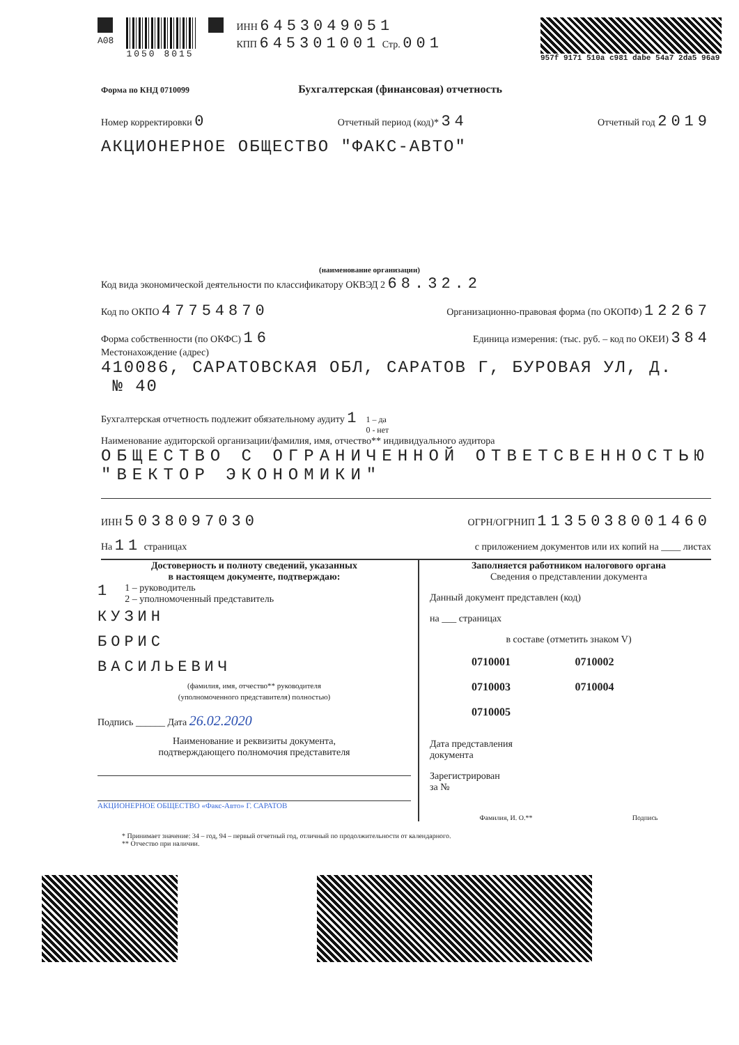A08 1050 8015 ИНН 6453049051
КПП 645301001 Стр. 001
957f 9171 510a c981 dabe 54a7 2da5 96a9
Форма по КНД 0710099 Бухгалтерская (финансовая) отчетность
Номер корректировки 0 Отчетный период (код)* 34 Отчетный год 2019
АКЦИОНЕРНОЕ ОБЩЕСТВО "ФАКС-АВТО"
(наименование организации)
Код вида экономической деятельности по классификатору ОКВЭД 2 68.32.2
Код по ОКПО 47754870 Организационно-правовая форма (по ОКОПФ) 12267
Форма собственности (по ОКФС) 16 Единица измерения: (тыс. руб. – код по ОКЕИ) 384
Местонахождение (адрес)
410086, САРАТОВСКАЯ ОБЛ, САРАТОВ Г, БУРОВАЯ УЛ, Д.
№ 40
Бухгалтерская отчетность подлежит обязательному аудиту 1 1 – да
0 - нет
Наименование аудиторской организации/фамилия, имя, отчество** индивидуального аудитора
ОБЩЕСТВО С ОГРАНИЧЕННОЙ ОТВЕТСВЕННОСТЬЮ
"ВЕКТОР ЭКОНОМИКИ"
ИНН 5038097030 ОГРН/ОГРНИП 1135038001460
На 11 страницах с приложением документов или их копий на ____ листах
Достоверность и полноту сведений, указанных
в настоящем документе, подтверждаю:
1 1 – руководитель
2 – уполномоченный представитель
КУЗИН
БОРИС
ВАСИЛЬЕВИЧ
(фамилия, имя, отчество** руководителя
(уполномоченного представителя) полностью)
Подпись ______ Дата 26.02.2020
Наименование и реквизиты документа,
подтверждающего полномочия представителя
АКЦИОНЕРНОЕ ОБЩЕСТВО «Факс-Авто» Г. САРАТОВ
Заполняется работником налогового органа
Сведения о представлении документа
Данный документ представлен (код)
на ___ страницах
в составе (отметить знаком V)
0710001 0710002 0710003 0710004 0710005
Дата представления
документа
Зарегистрирован
за №
Фамилия, И. О.** Подпись
* Принимает значение: 34 – год, 94 – первый отчетный год, отличный по продолжительности от календарного.
** Отчество при наличии.